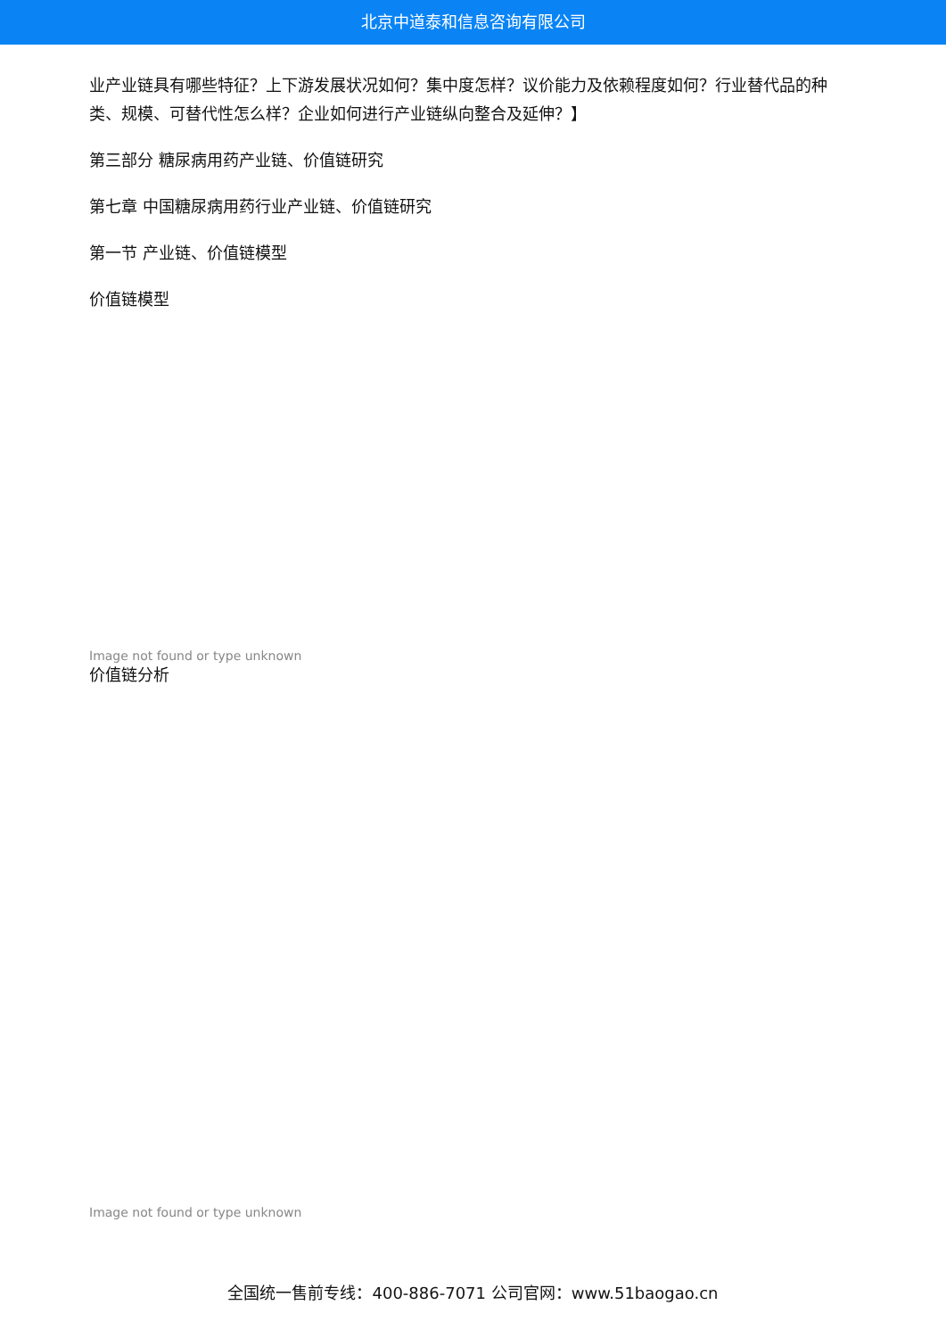北京中道泰和信息咨询有限公司
业产业链具有哪些特征？上下游发展状况如何？集中度怎样？议价能力及依赖程度如何？行业替代品的种类、规模、可替代性怎么样？企业如何进行产业链纵向整合及延伸？】
第三部分 糖尿病用药产业链、价值链研究
第七章 中国糖尿病用药行业产业链、价值链研究
第一节 产业链、价值链模型
价值链模型
Image not found or type unknown
价值链分析
Image not found or type unknown
全国统一售前专线：400-886-7071 公司官网：www.51baogao.cn